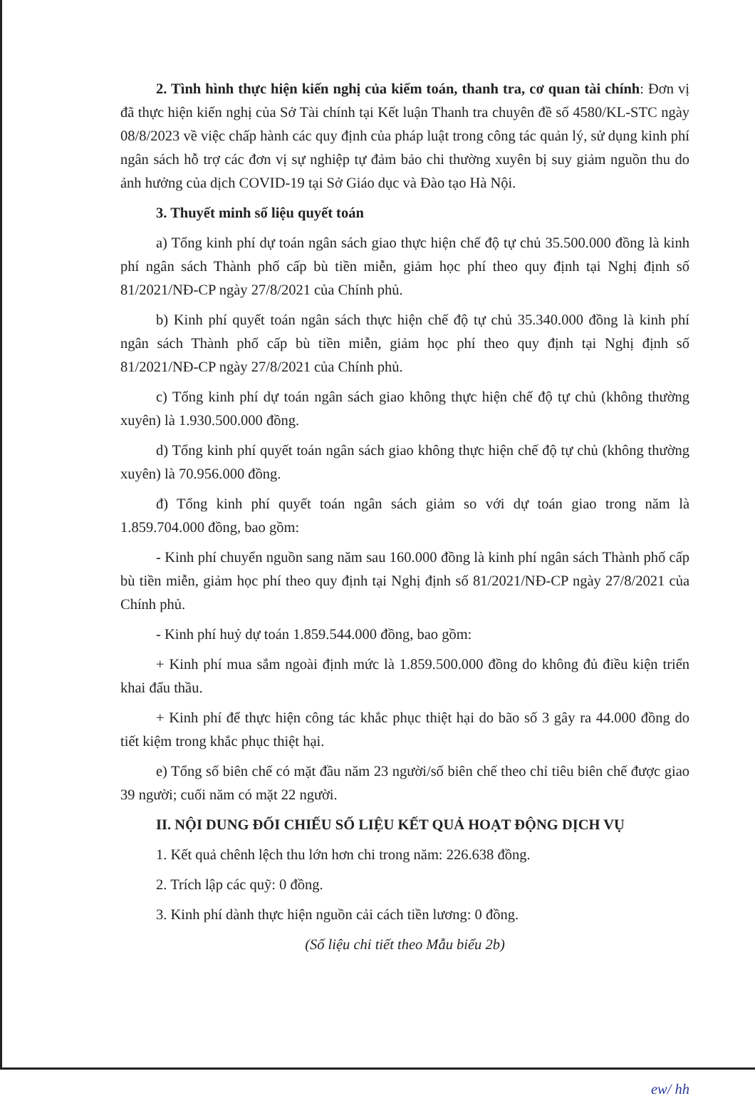2. Tình hình thực hiện kiến nghị của kiểm toán, thanh tra, cơ quan tài chính: Đơn vị đã thực hiện kiến nghị của Sở Tài chính tại Kết luận Thanh tra chuyên đề số 4580/KL-STC ngày 08/8/2023 về việc chấp hành các quy định của pháp luật trong công tác quản lý, sử dụng kinh phí ngân sách hỗ trợ các đơn vị sự nghiệp tự đảm bảo chi thường xuyên bị suy giảm nguồn thu do ảnh hưởng của dịch COVID-19 tại Sở Giáo dục và Đào tạo Hà Nội.
3. Thuyết minh số liệu quyết toán
a) Tổng kinh phí dự toán ngân sách giao thực hiện chế độ tự chủ 35.500.000 đồng là kinh phí ngân sách Thành phố cấp bù tiền miễn, giảm học phí theo quy định tại Nghị định số 81/2021/NĐ-CP ngày 27/8/2021 của Chính phủ.
b) Kinh phí quyết toán ngân sách thực hiện chế độ tự chủ 35.340.000 đồng là kinh phí ngân sách Thành phố cấp bù tiền miễn, giảm học phí theo quy định tại Nghị định số 81/2021/NĐ-CP ngày 27/8/2021 của Chính phủ.
c) Tổng kinh phí dự toán ngân sách giao không thực hiện chế độ tự chủ (không thường xuyên) là 1.930.500.000 đồng.
d) Tổng kinh phí quyết toán ngân sách giao không thực hiện chế độ tự chủ (không thường xuyên) là 70.956.000 đồng.
đ) Tổng kinh phí quyết toán ngân sách giảm so với dự toán giao trong năm là 1.859.704.000 đồng, bao gồm:
- Kinh phí chuyển nguồn sang năm sau 160.000 đồng là kinh phí ngân sách Thành phố cấp bù tiền miễn, giảm học phí theo quy định tại Nghị định số 81/2021/NĐ-CP ngày 27/8/2021 của Chính phủ.
- Kinh phí huỷ dự toán 1.859.544.000 đồng, bao gồm:
+ Kinh phí mua sắm ngoài định mức là 1.859.500.000 đồng do không đủ điều kiện triển khai đấu thầu.
+ Kinh phí để thực hiện công tác khắc phục thiệt hại do bão số 3 gây ra 44.000 đồng do tiết kiệm trong khắc phục thiệt hại.
e) Tổng số biên chế có mặt đầu năm 23 người/số biên chế theo chỉ tiêu biên chế được giao 39 người; cuối năm có mặt 22 người.
II. NỘI DUNG ĐỐI CHIẾU SỐ LIỆU KẾT QUẢ HOẠT ĐỘNG DỊCH VỤ
1. Kết quả chênh lệch thu lớn hơn chi trong năm: 226.638 đồng.
2. Trích lập các quỹ: 0 đồng.
3. Kinh phí dành thực hiện nguồn cải cách tiền lương: 0 đồng.
(Số liệu chi tiết theo Mẫu biểu 2b)
ew/ hh